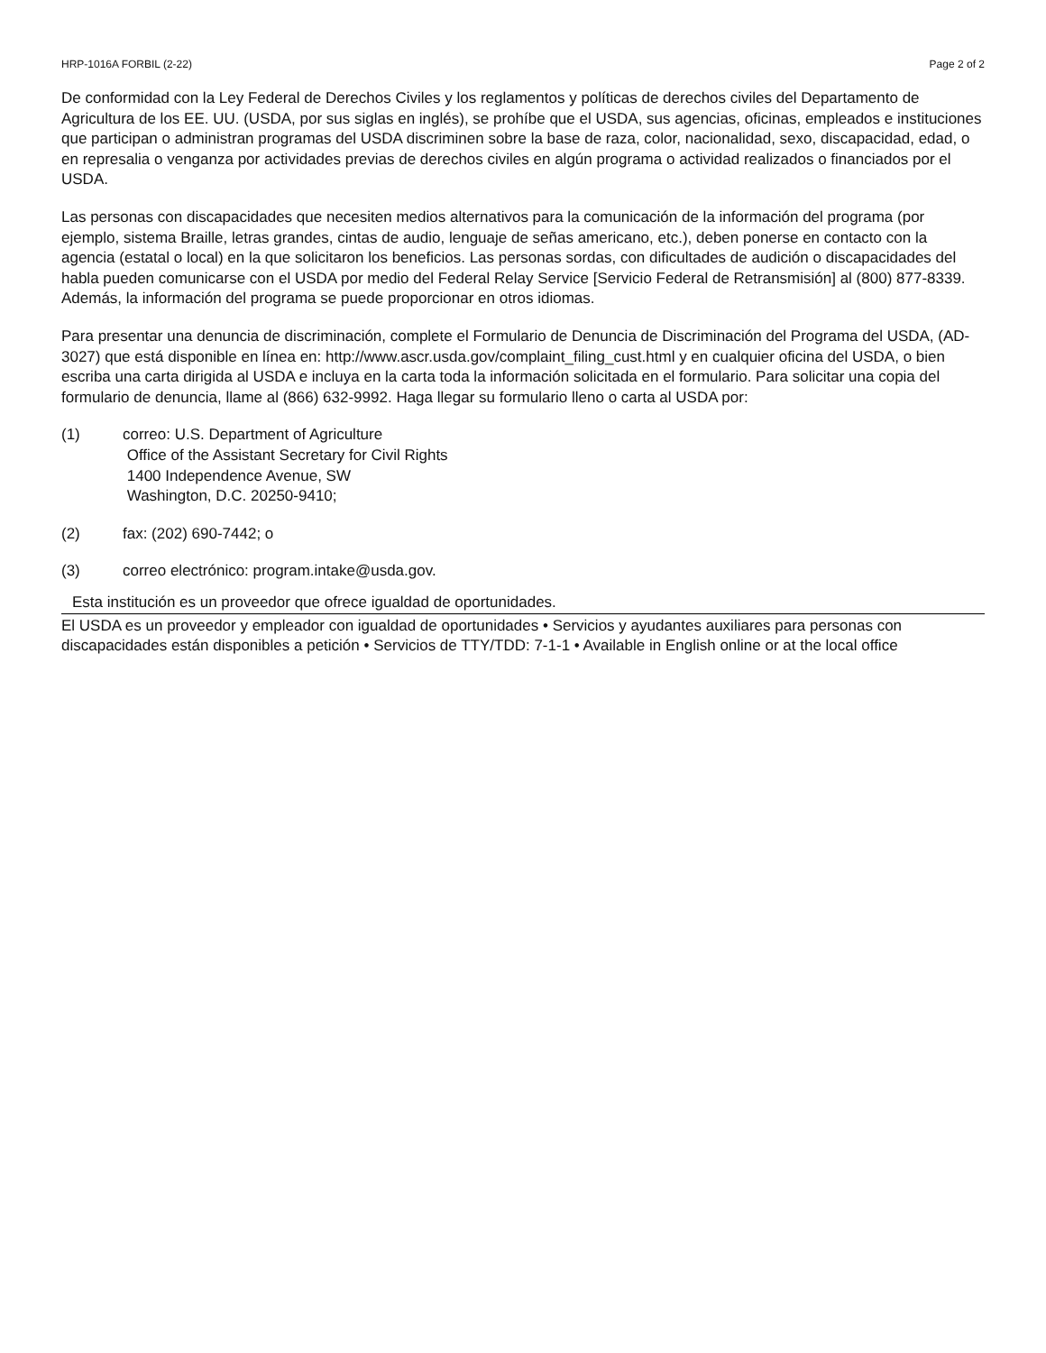HRP-1016A FORBIL (2-22) Page 2 of 2
De conformidad con la Ley Federal de Derechos Civiles y los reglamentos y políticas de derechos civiles del Departamento de Agricultura de los EE. UU. (USDA, por sus siglas en inglés), se prohíbe que el USDA, sus agencias, oficinas, empleados e instituciones que participan o administran programas del USDA discriminen sobre la base de raza, color, nacionalidad, sexo, discapacidad, edad, o en represalia o venganza por actividades previas de derechos civiles en algún programa o actividad realizados o financiados por el USDA.
Las personas con discapacidades que necesiten medios alternativos para la comunicación de la información del programa (por ejemplo, sistema Braille, letras grandes, cintas de audio, lenguaje de señas americano, etc.), deben ponerse en contacto con la agencia (estatal o local) en la que solicitaron los beneficios. Las personas sordas, con dificultades de audición o discapacidades del habla pueden comunicarse con el USDA por medio del Federal Relay Service [Servicio Federal de Retransmisión] al (800) 877-8339. Además, la información del programa se puede proporcionar en otros idiomas.
Para presentar una denuncia de discriminación, complete el Formulario de Denuncia de Discriminación del Programa del USDA, (AD-3027) que está disponible en línea en: http://www.ascr.usda.gov/complaint_filing_cust.html y en cualquier oficina del USDA, o bien escriba una carta dirigida al USDA e incluya en la carta toda la información solicitada en el formulario. Para solicitar una copia del formulario de denuncia, llame al (866) 632-9992. Haga llegar su formulario lleno o carta al USDA por:
(1) correo: U.S. Department of Agriculture
Office of the Assistant Secretary for Civil Rights
1400 Independence Avenue, SW
Washington, D.C. 20250-9410;
(2) fax: (202) 690-7442; o
(3) correo electrónico: program.intake@usda.gov.
Esta institución es un proveedor que ofrece igualdad de oportunidades.
El USDA es un proveedor y empleador con igualdad de oportunidades • Servicios y ayudantes auxiliares para personas con discapacidades están disponibles a petición • Servicios de TTY/TDD: 7-1-1 • Available in English online or at the local office